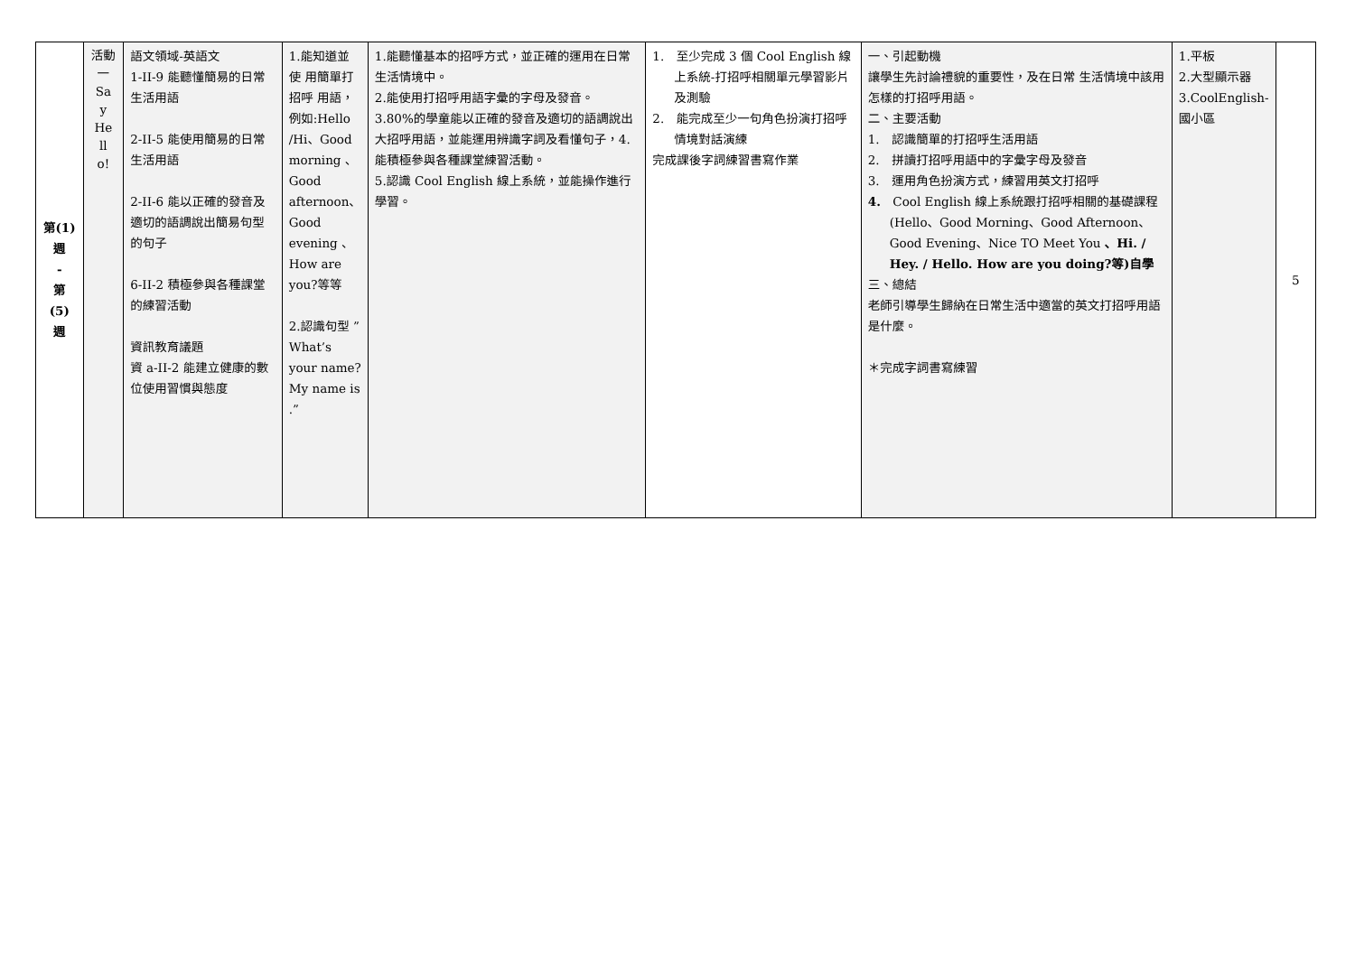| 第(1) 週 - 第 (5) 週 | 活動 一 Sa y He ll o! | 語文領域-英語文 1-II-9 能聽懂簡易的日常生活用語 2-II-5 能使用簡易的日常生活用語 2-II-6 能以正確的發音及適切的語調說出簡易句型的句子 6-II-2 積極參與各種課堂的練習活動 資訊教育議題 資 a-II-2 能建立健康的數位使用習慣與態度 | 1.能知道並使 用簡單打招呼 用語，例如:Hello /Hi、Good morning 、Good afternoon、 Good evening 、How are you?等等 2.認識句型 ” What’s your name? My name is .” | 1.能聽懂基本的招呼方式，並正確的運用在日常生活情境中。 2.能使用打招呼用語字彙的字母及發音。 3.80%的學童能以正確的發音及適切的語調說出大招呼用語，並能運用辨識字詞及看懂句子，4.能積極參與各種課堂練習活動。 5.認識 Cool English 線上系統，並能操作進行學習。 | 1. 至少完成 3 個 Cool English 線上系統-打招呼相關單元學習影片及測驗 2. 能完成至少一句角色扮演打招呼情境對話演練 完成課後字詞練習書寫作業 | 一、引起動機 讓學生先討論禮貌的重要性，及在日常 生活情境中該用怎樣的打招呼用語。 二、主要活動 1. 認識簡單的打招呼生活用語 2. 拼讀打招呼用語中的字彙字母及發音 3. 運用角色扮演方式，練習用英文打招呼 4. Cool English 線上系統跟打招呼相關的基礎課程(Hello、Good Morning、Good Afternoon、Good Evening、Nice TO Meet You 、Hi. / Hey. / Hello. How are you doing?等)自學 三、總結 老師引導學生歸納在日常生活中適當的英文打招呼用語是什麼。 ＊完成字詞書寫練習 | 1.平板 2.大型顯示器 3.CoolEnglish-國小區 | 5 |